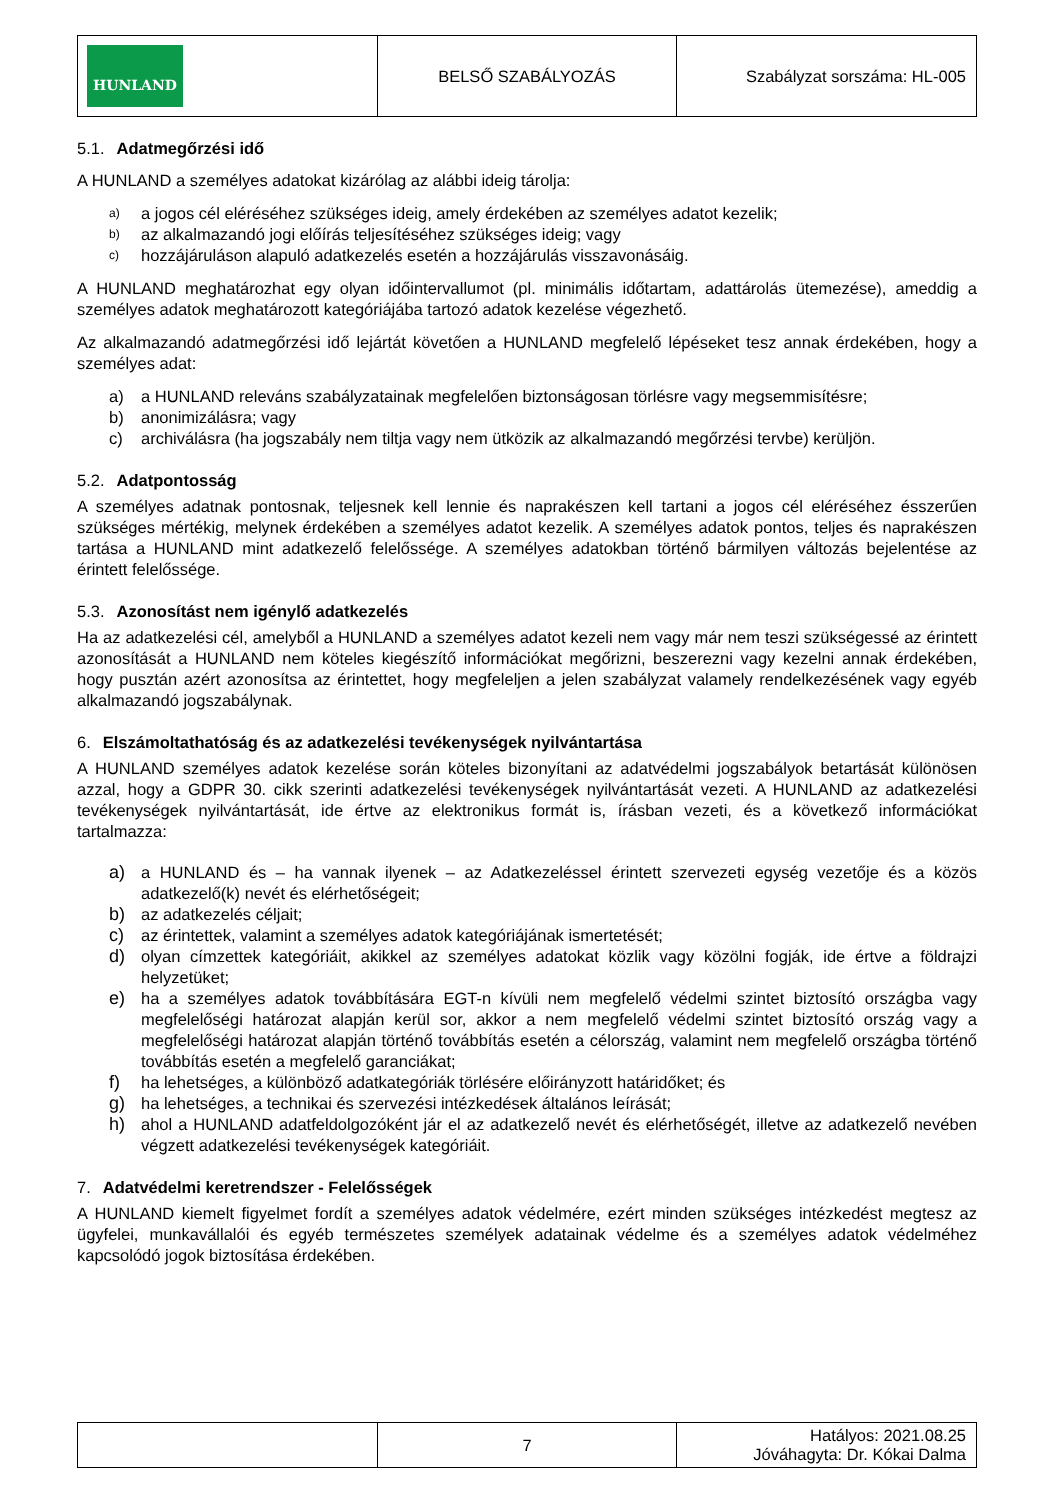| HUNLAND | BELSŐ SZABÁLYOZÁS | Szabályzat sorszáma: HL-005 |
5.1. Adatmegőrzési idő
A HUNLAND a személyes adatokat kizárólag az alábbi ideig tárolja:
a) a jogos cél eléréséhez szükséges ideig, amely érdekében az személyes adatot kezelik;
b) az alkalmazandó jogi előírás teljesítéséhez szükséges ideig; vagy
c) hozzájáruláson alapuló adatkezelés esetén a hozzájárulás visszavonásáig.
A HUNLAND meghatározhat egy olyan időintervallumot (pl. minimális időtartam, adattárolás ütemezése), ameddig a személyes adatok meghatározott kategóriájába tartozó adatok kezelése végezhető.
Az alkalmazandó adatmegőrzési idő lejártát követően a HUNLAND megfelelő lépéseket tesz annak érdekében, hogy a személyes adat:
a) a HUNLAND releváns szabályzatainak megfelelően biztonságosan törlésre vagy megsemmisítésre;
b) anonimizálásra; vagy
c) archiválásra (ha jogszabály nem tiltja vagy nem ütközik az alkalmazandó megőrzési tervbe) kerüljön.
5.2. Adatpontosság
A személyes adatnak pontosnak, teljesnek kell lennie és naprakészen kell tartani a jogos cél eléréséhez ésszerűen szükséges mértékig, melynek érdekében a személyes adatot kezelik. A személyes adatok pontos, teljes és naprakészen tartása a HUNLAND mint adatkezelő felelőssége. A személyes adatokban történő bármilyen változás bejelentése az érintett felelőssége.
5.3. Azonosítást nem igénylő adatkezelés
Ha az adatkezelési cél, amelyből a HUNLAND a személyes adatot kezeli nem vagy már nem teszi szükségessé az érintett azonosítását a HUNLAND nem köteles kiegészítő információkat megőrizni, beszerezni vagy kezelni annak érdekében, hogy pusztán azért azonosítsa az érintettet, hogy megfeleljen a jelen szabályzat valamely rendelkezésének vagy egyéb alkalmazandó jogszabálynak.
6. Elszámoltathatóság és az adatkezelési tevékenységek nyilvántartása
A HUNLAND személyes adatok kezelése során köteles bizonyítani az adatvédelmi jogszabályok betartását különösen azzal, hogy a GDPR 30. cikk szerinti adatkezelési tevékenységek nyilvántartását vezeti. A HUNLAND az adatkezelési tevékenységek nyilvántartását, ide értve az elektronikus formát is, írásban vezeti, és a következő információkat tartalmazza:
a) a HUNLAND és – ha vannak ilyenek – az Adatkezeléssel érintett szervezeti egység vezetője és a közös adatkezelő(k) nevét és elérhetőségeit;
b) az adatkezelés céljait;
c) az érintettek, valamint a személyes adatok kategóriájának ismertetését;
d) olyan címzettek kategóriáit, akikkel az személyes adatokat közlik vagy közölni fogják, ide értve a földrajzi helyzetüket;
e) ha a személyes adatok továbbítására EGT-n kívüli nem megfelelő védelmi szintet biztosító országba vagy megfelelőségi határozat alapján kerül sor, akkor a nem megfelelő védelmi szintet biztosító ország vagy a megfelelőségi határozat alapján történő továbbítás esetén a célország, valamint nem megfelelő országba történő továbbítás esetén a megfelelő garanciákat;
f) ha lehetséges, a különböző adatkategóriák törlésére előirányzott határidőket; és
g) ha lehetséges, a technikai és szervezési intézkedések általános leírását;
h) ahol a HUNLAND adatfeldolgozóként jár el az adatkezelő nevét és elérhetőségét, illetve az adatkezelő nevében végzett adatkezelési tevékenységek kategóriáit.
7. Adatvédelmi keretrendszer - Felelősségek
A HUNLAND kiemelt figyelmet fordít a személyes adatok védelmére, ezért minden szükséges intézkedést megtesz az ügyfelei, munkavállalói és egyéb természetes személyek adatainak védelme és a személyes adatok védelméhez kapcsolódó jogok biztosítása érdekében.
| | 7 | Hatályos: 2021.08.25 Jóváhagyta: Dr. Kókai Dalma |